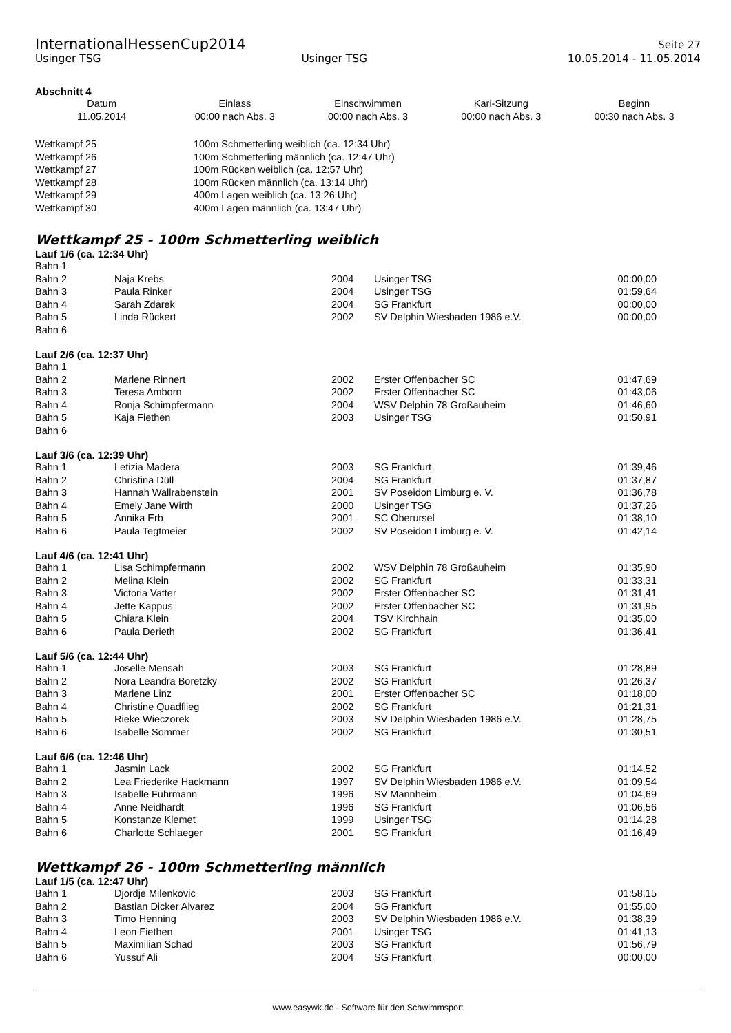InternationalHessenCup2014 Seite 27
Usinger TSG Usinger TSG 10.05.2014 - 11.05.2014
Abschnitt 4
| Datum | Einlass | Einschwimmen | Kari-Sitzung | Beginn |
| 11.05.2014 | 00:00 nach Abs. 3 | 00:00 nach Abs. 3 | 00:00 nach Abs. 3 | 00:30 nach Abs. 3 |
| Wettkampf 25 | 100m Schmetterling weiblich (ca. 12:34 Uhr) |
| Wettkampf 26 | 100m Schmetterling männlich (ca. 12:47 Uhr) |
| Wettkampf 27 | 100m Rücken weiblich (ca. 12:57 Uhr) |
| Wettkampf 28 | 100m Rücken männlich (ca. 13:14 Uhr) |
| Wettkampf 29 | 400m Lagen weiblich (ca. 13:26 Uhr) |
| Wettkampf 30 | 400m Lagen männlich (ca. 13:47 Uhr) |
Wettkampf 25 - 100m Schmetterling weiblich
Lauf 1/6 (ca. 12:34 Uhr)
| Bahn 1 | | | | |
| Bahn 2 | Naja Krebs | 2004 | Usinger TSG | 00:00,00 |
| Bahn 3 | Paula Rinker | 2004 | Usinger TSG | 01:59,64 |
| Bahn 4 | Sarah Zdarek | 2004 | SG Frankfurt | 00:00,00 |
| Bahn 5 | Linda Rückert | 2002 | SV Delphin Wiesbaden 1986 e.V. | 00:00,00 |
| Bahn 6 | | | | |
Lauf 2/6 (ca. 12:37 Uhr)
| Bahn 1 | | | | |
| Bahn 2 | Marlene Rinnert | 2002 | Erster Offenbacher SC | 01:47,69 |
| Bahn 3 | Teresa Amborn | 2002 | Erster Offenbacher SC | 01:43,06 |
| Bahn 4 | Ronja Schimpfermann | 2004 | WSV Delphin 78 Großauheim | 01:46,60 |
| Bahn 5 | Kaja Fiethen | 2003 | Usinger TSG | 01:50,91 |
| Bahn 6 | | | | |
Lauf 3/6 (ca. 12:39 Uhr)
| Bahn 1 | Letizia Madera | 2003 | SG Frankfurt | 01:39,46 |
| Bahn 2 | Christina Düll | 2004 | SG Frankfurt | 01:37,87 |
| Bahn 3 | Hannah Wallrabenstein | 2001 | SV Poseidon Limburg e. V. | 01:36,78 |
| Bahn 4 | Emely Jane Wirth | 2000 | Usinger TSG | 01:37,26 |
| Bahn 5 | Annika Erb | 2001 | SC Oberursel | 01:38,10 |
| Bahn 6 | Paula Tegtmeier | 2002 | SV Poseidon Limburg e. V. | 01:42,14 |
Lauf 4/6 (ca. 12:41 Uhr)
| Bahn 1 | Lisa Schimpfermann | 2002 | WSV Delphin 78 Großauheim | 01:35,90 |
| Bahn 2 | Melina Klein | 2002 | SG Frankfurt | 01:33,31 |
| Bahn 3 | Victoria Vatter | 2002 | Erster Offenbacher SC | 01:31,41 |
| Bahn 4 | Jette Kappus | 2002 | Erster Offenbacher SC | 01:31,95 |
| Bahn 5 | Chiara Klein | 2004 | TSV Kirchhain | 01:35,00 |
| Bahn 6 | Paula Derieth | 2002 | SG Frankfurt | 01:36,41 |
Lauf 5/6 (ca. 12:44 Uhr)
| Bahn 1 | Joselle Mensah | 2003 | SG Frankfurt | 01:28,89 |
| Bahn 2 | Nora Leandra Boretzky | 2002 | SG Frankfurt | 01:26,37 |
| Bahn 3 | Marlene Linz | 2001 | Erster Offenbacher SC | 01:18,00 |
| Bahn 4 | Christine Quadflieg | 2002 | SG Frankfurt | 01:21,31 |
| Bahn 5 | Rieke Wieczorek | 2003 | SV Delphin Wiesbaden 1986 e.V. | 01:28,75 |
| Bahn 6 | Isabelle Sommer | 2002 | SG Frankfurt | 01:30,51 |
Lauf 6/6 (ca. 12:46 Uhr)
| Bahn 1 | Jasmin Lack | 2002 | SG Frankfurt | 01:14,52 |
| Bahn 2 | Lea Friederike Hackmann | 1997 | SV Delphin Wiesbaden 1986 e.V. | 01:09,54 |
| Bahn 3 | Isabelle Fuhrmann | 1996 | SV Mannheim | 01:04,69 |
| Bahn 4 | Anne Neidhardt | 1996 | SG Frankfurt | 01:06,56 |
| Bahn 5 | Konstanze Klemet | 1999 | Usinger TSG | 01:14,28 |
| Bahn 6 | Charlotte Schlaeger | 2001 | SG Frankfurt | 01:16,49 |
Wettkampf 26 - 100m Schmetterling männlich
Lauf 1/5 (ca. 12:47 Uhr)
| Bahn 1 | Djordje Milenkovic | 2003 | SG Frankfurt | 01:58,15 |
| Bahn 2 | Bastian Dicker Alvarez | 2004 | SG Frankfurt | 01:55,00 |
| Bahn 3 | Timo Henning | 2003 | SV Delphin Wiesbaden 1986 e.V. | 01:38,39 |
| Bahn 4 | Leon Fiethen | 2001 | Usinger TSG | 01:41,13 |
| Bahn 5 | Maximilian Schad | 2003 | SG Frankfurt | 01:56,79 |
| Bahn 6 | Yussuf Ali | 2004 | SG Frankfurt | 00:00,00 |
www.easywk.de - Software für den Schwimmsport